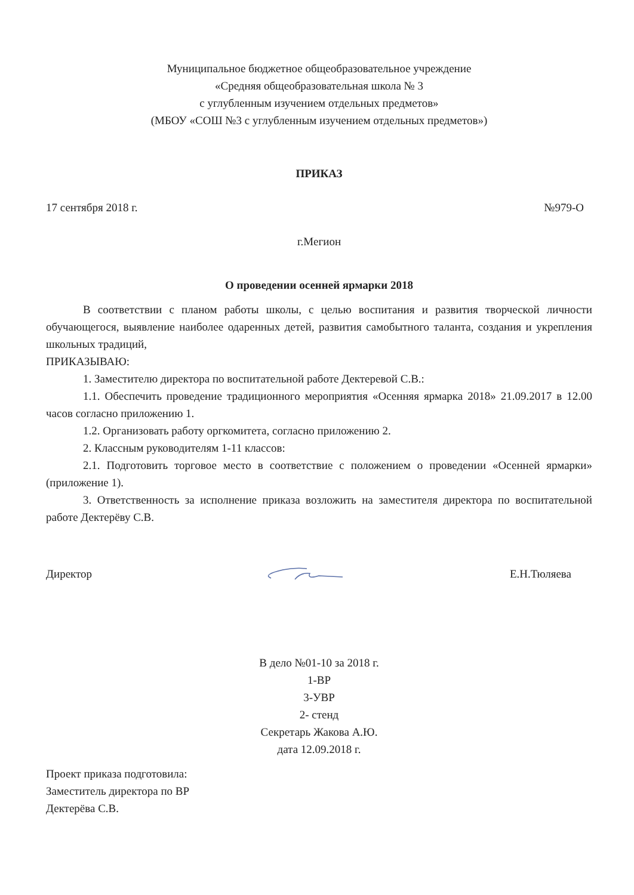Муниципальное бюджетное общеобразовательное учреждение
«Средняя общеобразовательная школа № 3
с углубленным изучением отдельных предметов»
(МБОУ «СОШ №3 с углубленным изучением отдельных предметов»)
ПРИКАЗ
17 сентября 2018 г. №979-О
г.Мегион
О проведении осенней ярмарки 2018
В соответствии с планом работы школы, с целью воспитания и развития творческой личности обучающегося, выявление наиболее одаренных детей, развития самобытного таланта, создания и укрепления школьных традиций,
ПРИКАЗЫВАЮ:
1. Заместителю директора по воспитательной работе Дектеревой С.В.:
1.1. Обеспечить проведение традиционного мероприятия «Осенняя ярмарка 2018» 21.09.2017 в 12.00 часов согласно приложению 1.
1.2. Организовать работу оргкомитета, согласно приложению 2.
2. Классным руководителям 1-11 классов:
2.1. Подготовить торговое место в соответствие с положением о проведении «Осенней ярмарки» (приложение 1).
3. Ответственность за исполнение приказа возложить на заместителя директора по воспитательной работе Дектерёву С.В.
Директор Е.Н.Тюляева
В дело №01-10 за 2018 г.
1-ВР
3-УВР
2- стенд
Секретарь Жакова А.Ю.
дата 12.09.2018 г.
Проект приказа подготовила:
Заместитель директора по ВР
Дектерёва С.В.